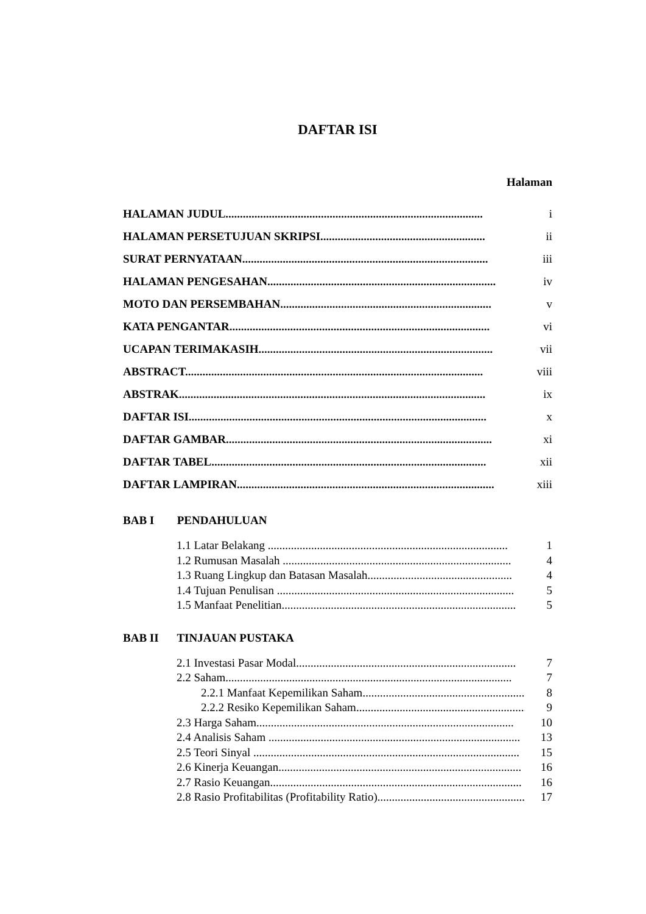DAFTAR ISI
Halaman
HALAMAN JUDUL......................................................................................... i
HALAMAN PERSETUJUAN SKRIPSI......................................................... ii
SURAT PERNYATAAN..................................................................................... iii
HALAMAN PENGESAHAN............................................................................... iv
MOTO DAN PERSEMBAHAN......................................................................... v
KATA PENGANTAR.......................................................................................... vi
UCAPAN TERIMAKASIH................................................................................. vii
ABSTRACT....................................................................................................... viii
ABSTRAK.......................................................................................................... ix
DAFTAR ISI....................................................................................................... x
DAFTAR GAMBAR............................................................................................ xi
DAFTAR TABEL............................................................................................... xii
DAFTAR LAMPIRAN......................................................................................... xiii
BAB I PENDAHULUAN
1.1 Latar Belakang ................................................................................... 1
1.2 Rumusan Masalah ............................................................................... 4
1.3 Ruang Lingkup dan Batasan Masalah.................................................. 4
1.4 Tujuan Penulisan .................................................................................. 5
1.5 Manfaat Penelitian................................................................................. 5
BAB II TINJAUAN PUSTAKA
2.1 Investasi Pasar Modal............................................................................ 7
2.2 Saham................................................................................................... 7
2.2.1 Manfaat Kepemilikan Saham............................................................... 8
2.2.2 Resiko Kepemilikan Saham................................................................ 9
2.3 Harga Saham......................................................................................... 10
2.4 Analisis Saham ....................................................................................... 13
2.5 Teori Sinyal ............................................................................................ 15
2.6 Kinerja Keuangan.................................................................................... 16
2.7 Rasio Keuangan....................................................................................... 16
2.8 Rasio Profitabilitas (Profitability Ratio)..................................................... 17